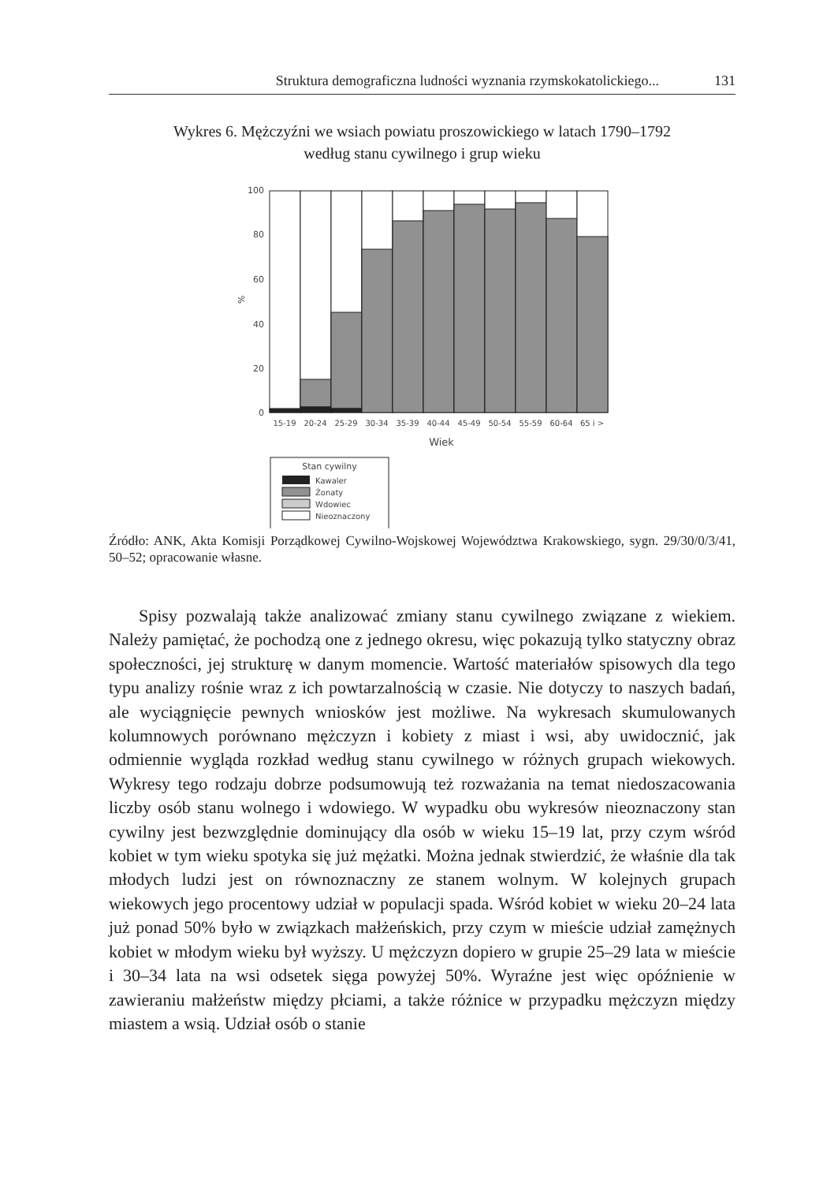Struktura demograficzna ludności wyznania rzymskokatolickiego... 131
Wykres 6. Mężczyźni we wsiach powiatu proszowickiego w latach 1790–1792
według stanu cywilnego i grup wieku
100
80
60
40
20
0
%
15-19
20-24
25-29
30-34
35-39
40-44
45-49
50-54
55-59
60-64
65 i >
Wiek
Stan cywilny
Kawaler
Żonaty
Wdowiec
Nieoznaczony
Źródło: ANK, Akta Komisji Porządkowej Cywilno-Wojskowej Województwa Krakowskiego, sygn. 29/30/0/3/41, 50–52; opracowanie własne.
Spisy pozwalają także analizować zmiany stanu cywilnego związane z wiekiem. Należy pamiętać, że pochodzą one z jednego okresu, więc pokazują tylko statyczny obraz społeczności, jej strukturę w danym momencie. Wartość materiałów spisowych dla tego typu analizy rośnie wraz z ich powtarzalnością w czasie. Nie dotyczy to naszych badań, ale wyciągnięcie pewnych wniosków jest możliwe. Na wykresach skumulowanych kolumnowych porównano mężczyzn i kobiety z miast i wsi, aby uwidocznić, jak odmiennie wygląda rozkład według stanu cywilnego w różnych grupach wiekowych. Wykresy tego rodzaju dobrze podsumowują też rozważania na temat niedoszacowania liczby osób stanu wolnego i wdowiego. W wypadku obu wykresów nieoznaczony stan cywilny jest bezwzględnie dominujący dla osób w wieku 15–19 lat, przy czym wśród kobiet w tym wieku spotyka się już mężatki. Można jednak stwierdzić, że właśnie dla tak młodych ludzi jest on równoznaczny ze stanem wolnym. W kolejnych grupach wiekowych jego procentowy udział w populacji spada. Wśród kobiet w wieku 20–24 lata już ponad 50% było w związkach małżeńskich, przy czym w mieście udział zamężnych kobiet w młodym wieku był wyższy. U mężczyzn dopiero w grupie 25–29 lata w mieście i 30–34 lata na wsi odsetek sięga powyżej 50%. Wyraźne jest więc opóźnienie w zawieraniu małżeństw między płciami, a także różnice w przypadku mężczyzn między miastem a wsią. Udział osób o stanie